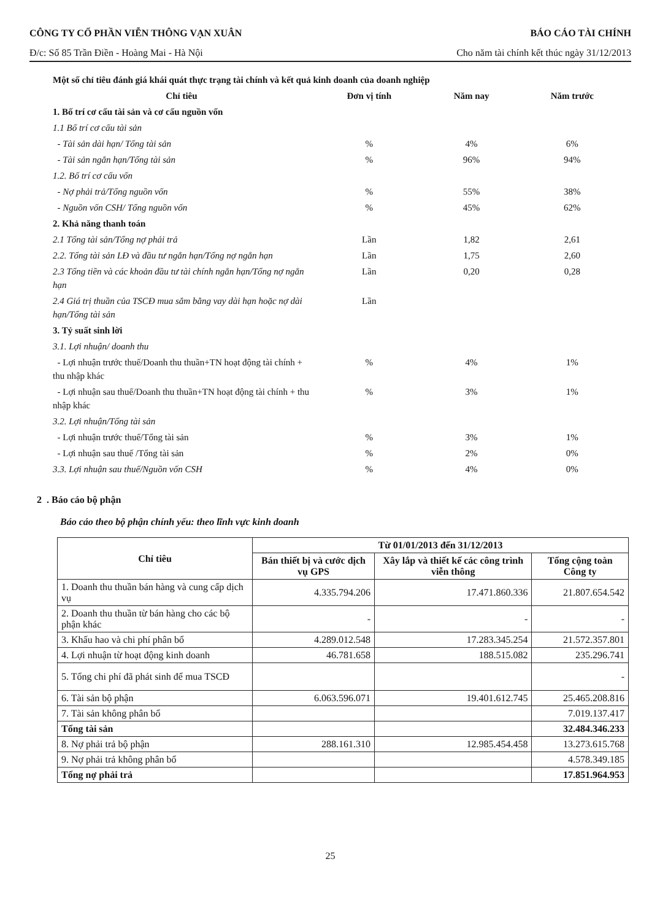CÔNG TY CỔ PHẦN VIỄN THÔNG VẠN XUÂN BÁO CÁO TÀI CHÍNH
Đ/c: Số 85 Trần Điền - Hoàng Mai - Hà Nội Cho năm tài chính kết thúc ngày 31/12/2013
| Một số chỉ tiêu đánh giá khái quát thực trạng tài chính và kết quả kinh doanh của doanh nghiệp | | | |
| Chỉ tiêu | Đơn vị tính | Năm nay | Năm trước |
| 1. Bố trí cơ cấu tài sản và cơ cấu nguồn vốn | | | |
| 1.1 Bố trí cơ cấu tài sản | | | |
| - Tài sản dài hạn/ Tổng tài sản | % | 4% | 6% |
| - Tài sản ngắn hạn/Tổng tài sản | % | 96% | 94% |
| 1.2. Bố trí cơ cấu vốn | | | |
| - Nợ phải trả/Tổng nguồn vốn | % | 55% | 38% |
| - Nguồn vốn CSH/ Tổng nguồn vốn | % | 45% | 62% |
| 2. Khả năng thanh toán | | | |
| 2.1 Tổng tài sản/Tổng nợ phải trả | Lần | 1,82 | 2,61 |
| 2.2. Tổng tài sản LĐ và đầu tư ngắn hạn/Tổng nợ ngắn hạn | Lần | 1,75 | 2,60 |
| 2.3 Tổng tiền và các khoản đầu tư tài chính ngắn hạn/Tổng nợ ngắn hạn | Lần | 0,20 | 0,28 |
| 2.4 Giá trị thuần của TSCĐ mua sắm bằng vay dài hạn hoặc nợ dài hạn/Tổng tài sản | Lần | | |
| 3. Tỷ suất sinh lời | | | |
| 3.1. Lợi nhuận/ doanh thu | | | |
| - Lợi nhuận trước thuế/Doanh thu thuần+TN hoạt động tài chính + thu nhập khác | % | 4% | 1% |
| - Lợi nhuận sau thuế/Doanh thu thuần+TN hoạt động tài chính + thu nhập khác | % | 3% | 1% |
| 3.2. Lợi nhuận/Tổng tài sản | | | |
| - Lợi nhuận trước thuế/Tổng tài sản | % | 3% | 1% |
| - Lợi nhuận sau thuế /Tổng tài sản | % | 2% | 0% |
| 3.3. Lợi nhuận sau thuế/Nguồn vốn CSH | % | 4% | 0% |
2 . Báo cáo bộ phận
Báo cáo theo bộ phận chính yếu: theo lĩnh vực kinh doanh
| Chỉ tiêu | Từ 01/01/2013 đến 31/12/2013 | | |
| --- | --- | --- | --- |
| | Bán thiết bị và cước dịch vụ GPS | Xây lắp và thiết kế các công trình viễn thông | Tổng cộng toàn Công ty |
| 1. Doanh thu thuần bán hàng và cung cấp dịch vụ | 4.335.794.206 | 17.471.860.336 | 21.807.654.542 |
| 2. Doanh thu thuần từ bán hàng cho các bộ phận khác | - | - | - |
| 3. Khấu hao và chi phí phân bổ | 4.289.012.548 | 17.283.345.254 | 21.572.357.801 |
| 4. Lợi nhuận từ hoạt động kinh doanh | 46.781.658 | 188.515.082 | 235.296.741 |
| 5. Tổng chi phí đã phát sinh để mua TSCĐ | | | - |
| 6. Tài sản bộ phận | 6.063.596.071 | 19.401.612.745 | 25.465.208.816 |
| 7. Tài sản không phân bổ | | | 7.019.137.417 |
| Tổng tài sản | | | 32.484.346.233 |
| 8. Nợ phải trả bộ phận | 288.161.310 | 12.985.454.458 | 13.273.615.768 |
| 9. Nợ phải trả không phân bổ | | | 4.578.349.185 |
| Tổng nợ phải trả | | | 17.851.964.953 |
25